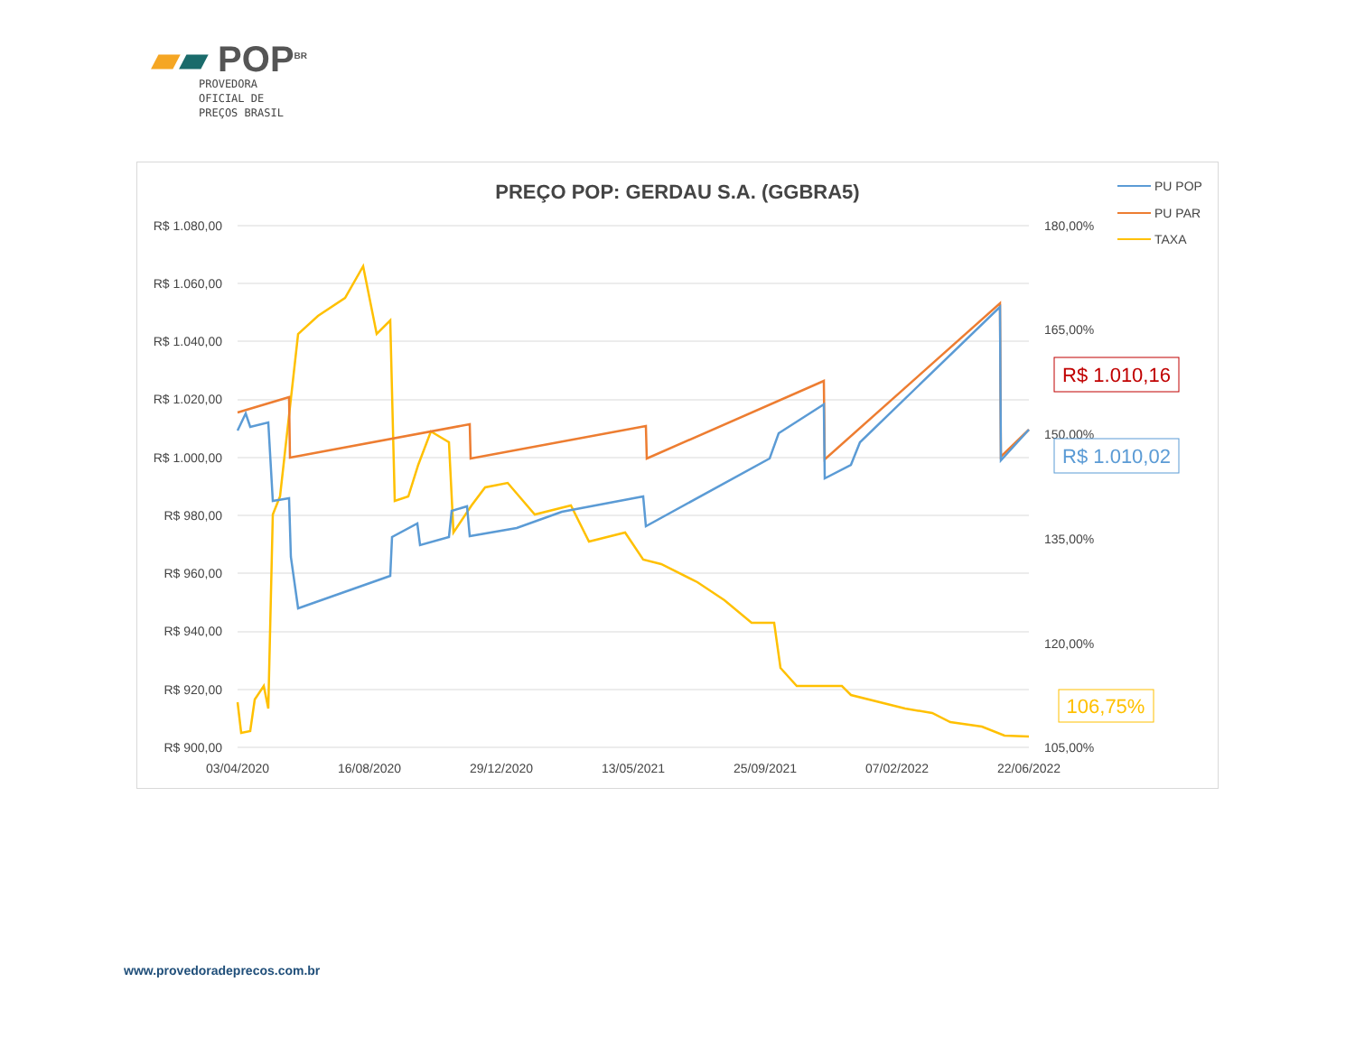▰▰ POP<sup>BR</sup>
PROVEDORA
OFICIAL DE
PREÇOS BRASIL
PREÇO POP: GERDAU S.A. (GGBRA5)
R$ 1.080,00
R$ 1.060,00
R$ 1.040,00
R$ 1.020,00
R$ 1.000,00
R$ 980,00
R$ 960,00
R$ 940,00
R$ 920,00
R$ 900,00
180,00%
165,00%
150,00%
135,00%
120,00%
105,00%
03/04/2020
16/08/2020
29/12/2020
13/05/2021
25/09/2021
07/02/2022
22/06/2022
PU POP
PU PAR
TAXA
R$ 1.010,16
R$ 1.010,02
106,75%
www.provedoradeprecos.com.br